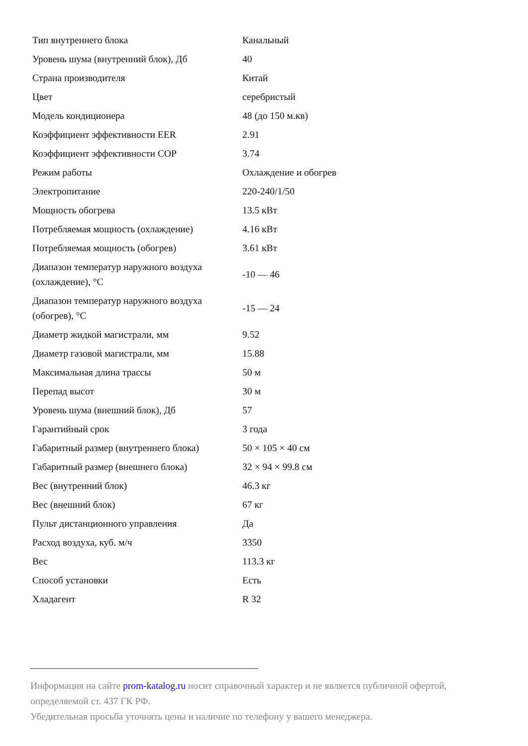| Тип внутреннего блока | Канальный |
| Уровень шума (внутренний блок), Дб | 40 |
| Страна производителя | Китай |
| Цвет | серебристый |
| Модель кондиционера | 48 (до 150 м.кв) |
| Коэффициент эффективности EER | 2.91 |
| Коэффициент эффективности COP | 3.74 |
| Режим работы | Охлаждение и обогрев |
| Электропитание | 220-240/1/50 |
| Мощность обогрева | 13.5 кВт |
| Потребляемая мощность (охлаждение) | 4.16 кВт |
| Потребляемая мощность (обогрев) | 3.61 кВт |
| Диапазон температур наружного воздуха (охлаждение), °C | -10 — 46 |
| Диапазон температур наружного воздуха (обогрев), °C | -15 — 24 |
| Диаметр жидкой магистрали, мм | 9.52 |
| Диаметр газовой магистрали, мм | 15.88 |
| Максимальная длина трассы | 50 м |
| Перепад высот | 30 м |
| Уровень шума (внешний блок), Дб | 57 |
| Гарантийный срок | 3 года |
| Габаритный размер (внутреннего блока) | 50 × 105 × 40 см |
| Габаритный размер (внешнего блока) | 32 × 94 × 99.8 см |
| Вес (внутренний блок) | 46.3 кг |
| Вес (внешний блок) | 67 кг |
| Пульт дистанционного управления | Да |
| Расход воздуха, куб. м/ч | 3350 |
| Вес | 113.3 кг |
| Способ установки | Есть |
| Хладагент | R 32 |
Информация на сайте prom-katalog.ru носит справочный характер и не является публичной офертой, определяемой ст. 437 ГК РФ.
Убедительная просьба уточнять цены и наличие по телефону у вашего менеджера.